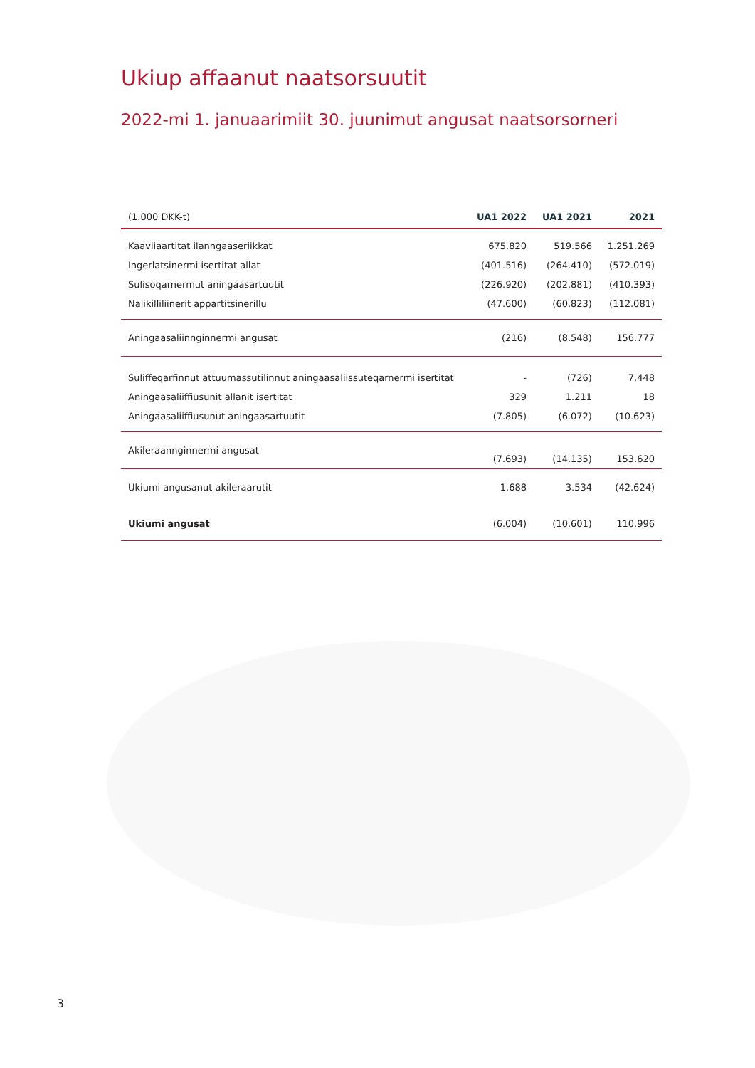Ukiup affaanut naatsorsuutit
2022-mi 1. januaarimiit 30. juunimut angusat naatsorsorneri
| (1.000 DKK-t) | UA1 2022 | UA1 2021 | 2021 |
| --- | --- | --- | --- |
| Kaaviiaartitat ilanngaaseriikkat | 675.820 | 519.566 | 1.251.269 |
| Ingerlatsinermi isertitat allat | (401.516) | (264.410) | (572.019) |
| Sulisoqarnermut aningaasartuutit | (226.920) | (202.881) | (410.393) |
| Nalikilliliinerit appartitsinerillu | (47.600) | (60.823) | (112.081) |
| Aningaasaliinnginnermi angusat | (216) | (8.548) | 156.777 |
| Suliffeqarfinnut attuumassutilinnut aningaasaliissuteqarnermi isertitat | - | (726) | 7.448 |
| Aningaasaliiffiusunit allanit isertitat | 329 | 1.211 | 18 |
| Aningaasaliiffiusunut aningaasartuutit | (7.805) | (6.072) | (10.623) |
| Akileraannginnermi angusat | (7.693) | (14.135) | 153.620 |
| Ukiumi angusanut akileraarutit | 1.688 | 3.534 | (42.624) |
| Ukiumi angusat | (6.004) | (10.601) | 110.996 |
3